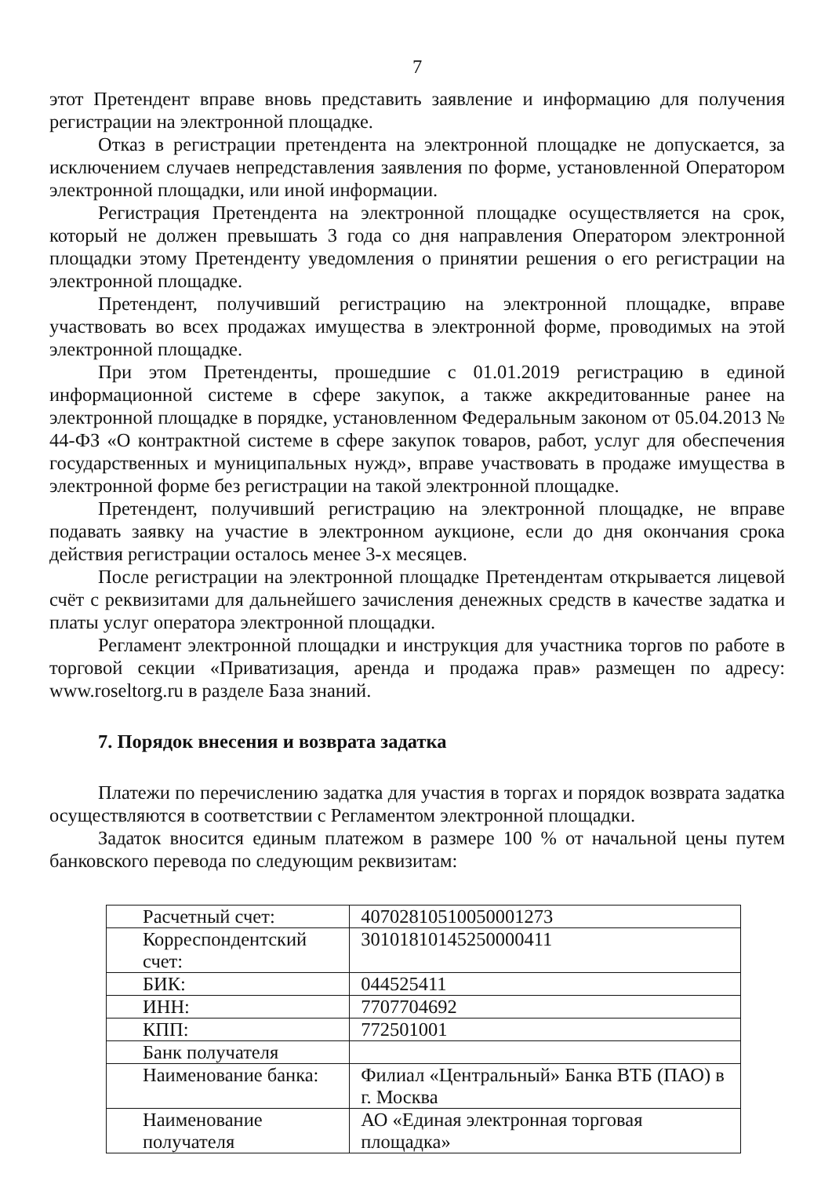7
этот Претендент вправе вновь представить заявление и информацию для получения регистрации на электронной площадке.
Отказ в регистрации претендента на электронной площадке не допускается, за исключением случаев непредставления заявления по форме, установленной Оператором электронной площадки, или иной информации.
Регистрация Претендента на электронной площадке осуществляется на срок, который не должен превышать 3 года со дня направления Оператором электронной площадки этому Претенденту уведомления о принятии решения о его регистрации на электронной площадке.
Претендент, получивший регистрацию на электронной площадке, вправе участвовать во всех продажах имущества в электронной форме, проводимых на этой электронной площадке.
При этом Претенденты, прошедшие с 01.01.2019 регистрацию в единой информационной системе в сфере закупок, а также аккредитованные ранее на электронной площадке в порядке, установленном Федеральным законом от 05.04.2013 № 44-ФЗ «О контрактной системе в сфере закупок товаров, работ, услуг для обеспечения государственных и муниципальных нужд», вправе участвовать в продаже имущества в электронной форме без регистрации на такой электронной площадке.
Претендент, получивший регистрацию на электронной площадке, не вправе подавать заявку на участие в электронном аукционе, если до дня окончания срока действия регистрации осталось менее 3-х месяцев.
После регистрации на электронной площадке Претендентам открывается лицевой счёт с реквизитами для дальнейшего зачисления денежных средств в качестве задатка и платы услуг оператора электронной площадки.
Регламент электронной площадки и инструкция для участника торгов по работе в торговой секции «Приватизация, аренда и продажа прав» размещен по адресу: www.roseltorg.ru в разделе База знаний.
7. Порядок внесения и возврата задатка
Платежи по перечислению задатка для участия в торгах и порядок возврата задатка осуществляются в соответствии с Регламентом электронной площадки.
Задаток вносится единым платежом в размере 100 % от начальной цены путем банковского перевода по следующим реквизитам:
| Расчетный счет: | 40702810510050001273 |
| Корреспондентский счет: | 30101810145250000411 |
| БИК: | 044525411 |
| ИНН: | 7707704692 |
| КПП: | 772501001 |
| Банк получателя | |
| Наименование банка: | Филиал «Центральный» Банка ВТБ (ПАО) в г. Москва |
| Наименование получателя | АО «Единая электронная торговая площадка» |